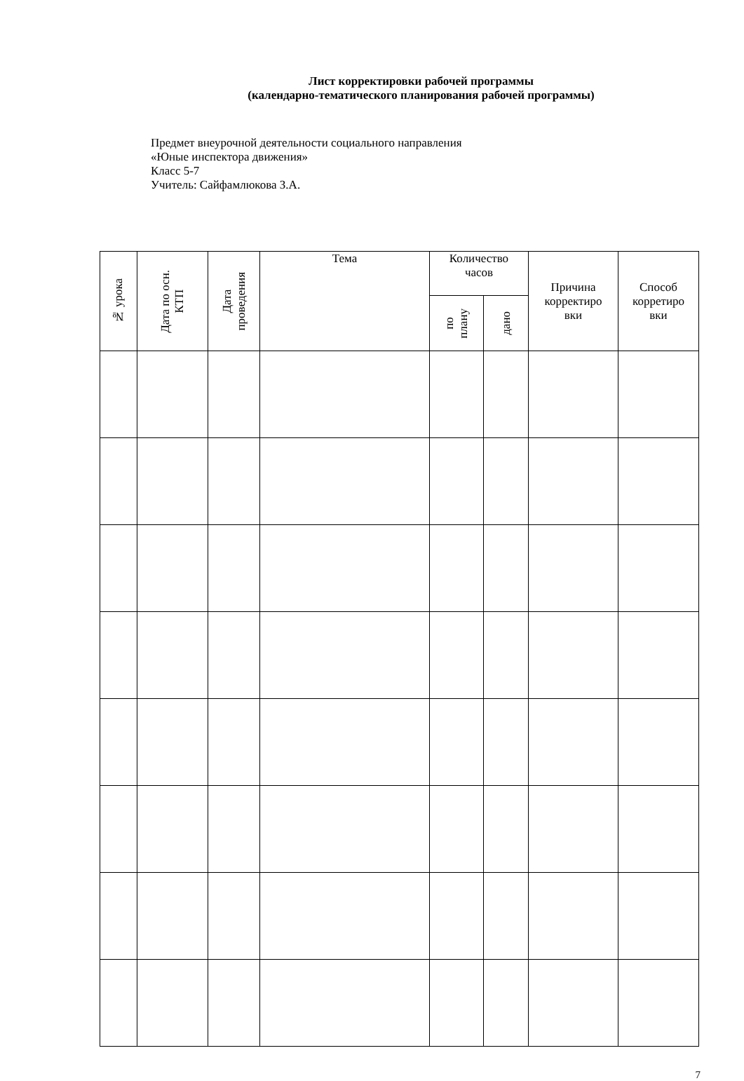Лист корректировки рабочей программы
(календарно-тематического планирования рабочей программы)
Предмет внеурочной деятельности социального направления
«Юные инспектора движения»
Класс 5-7
Учитель: Сайфамлюкова З.А.
| № урока | Дата по осн. КТП | Дата проведения | Тема | Количество часов | | Причина корректиро вки | Способ корретиро вки |
| --- | --- | --- | --- | --- | --- | --- | --- |
| | | | | по плану | дано | | |
7